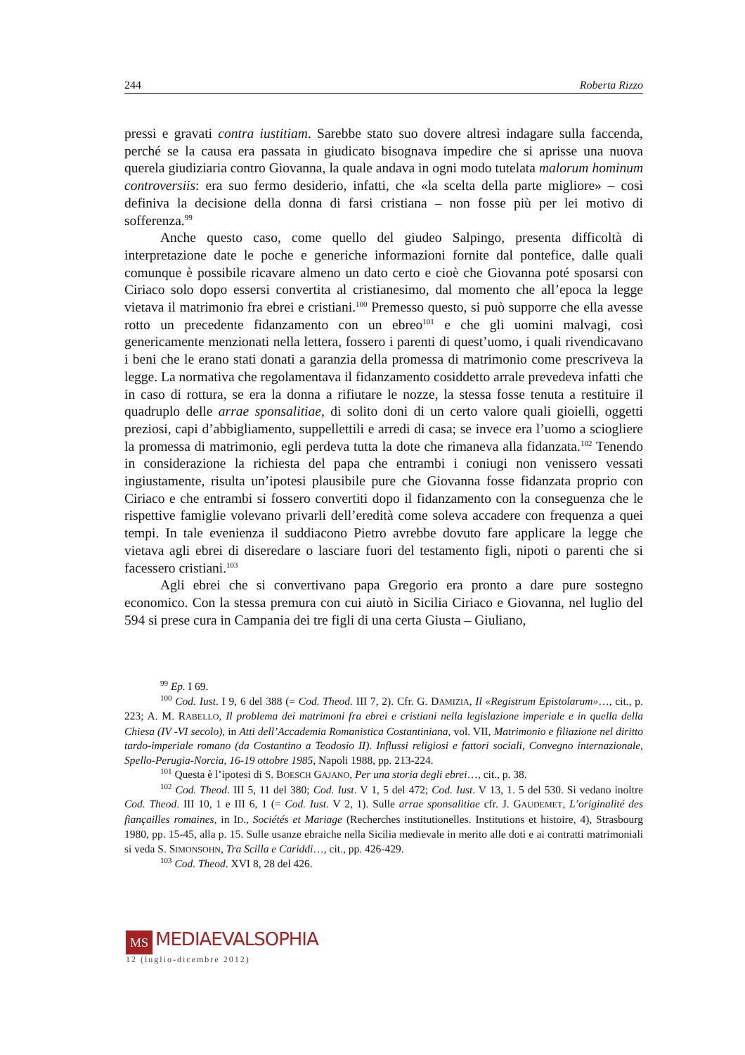244 Roberta Rizzo
pressi e gravati contra iustitiam. Sarebbe stato suo dovere altresì indagare sulla faccenda, perché se la causa era passata in giudicato bisognava impedire che si aprisse una nuova querela giudiziaria contro Giovanna, la quale andava in ogni modo tutelata malorum hominum controversiis: era suo fermo desiderio, infatti, che «la scelta della parte migliore» – così definiva la decisione della donna di farsi cristiana – non fosse più per lei motivo di sofferenza.<sup>99</sup>
Anche questo caso, come quello del giudeo Salpingo, presenta difficoltà di interpretazione date le poche e generiche informazioni fornite dal pontefice, dalle quali comunque è possibile ricavare almeno un dato certo e cioè che Giovanna poté sposarsi con Ciriaco solo dopo essersi convertita al cristianesimo, dal momento che all’epoca la legge vietava il matrimonio fra ebrei e cristiani.<sup>100</sup> Premesso questo, si può supporre che ella avesse rotto un precedente fidanzamento con un ebreo<sup>101</sup> e che gli uomini malvagi, così genericamente menzionati nella lettera, fossero i parenti di quest’uomo, i quali rivendicavano i beni che le erano stati donati a garanzia della promessa di matrimonio come prescriveva la legge. La normativa che regolamentava il fidanzamento cosiddetto arrale prevedeva infatti che in caso di rottura, se era la donna a rifiutare le nozze, la stessa fosse tenuta a restituire il quadruplo delle arrae sponsalitiae, di solito doni di un certo valore quali gioielli, oggetti preziosi, capi d’abbigliamento, suppellettili e arredi di casa; se invece era l’uomo a sciogliere la promessa di matrimonio, egli perdeva tutta la dote che rimaneva alla fidanzata.<sup>102</sup> Tenendo in considerazione la richiesta del papa che entrambi i coniugi non venissero vessati ingiustamente, risulta un’ipotesi plausibile pure che Giovanna fosse fidanzata proprio con Ciriaco e che entrambi si fossero convertiti dopo il fidanzamento con la conseguenza che le rispettive famiglie volevano privarli dell’eredità come soleva accadere con frequenza a quei tempi. In tale evenienza il suddiacono Pietro avrebbe dovuto fare applicare la legge che vietava agli ebrei di diseredare o lasciare fuori del testamento figli, nipoti o parenti che si facessero cristiani.<sup>103</sup>
Agli ebrei che si convertivano papa Gregorio era pronto a dare pure sostegno economico. Con la stessa premura con cui aiutò in Sicilia Ciriaco e Giovanna, nel luglio del 594 si prese cura in Campania dei tre figli di una certa Giusta – Giuliano,
<sup>99</sup> Ep. I 69.
<sup>100</sup> Cod. Iust. I 9, 6 del 388 (= Cod. Theod. III 7, 2). Cfr. G. DAMIZIA, Il «Registrum Epistolarum»…, cit., p. 223; A. M. RABELLO, Il problema dei matrimoni fra ebrei e cristiani nella legislazione imperiale e in quella della Chiesa (IV -VI secolo), in Atti dell’Accademia Romanistica Costantiniana, vol. VII, Matrimonio e filiazione nel diritto tardo-imperiale romano (da Costantino a Teodosio II). Influssi religiosi e fattori sociali, Convegno internazionale, Spello-Perugia-Norcia, 16-19 ottobre 1985, Napoli 1988, pp. 213-224.
<sup>101</sup> Questa è l’ipotesi di S. BOESCH GAJANO, Per una storia degli ebrei…, cit., p. 38.
<sup>102</sup> Cod. Theod. III 5, 11 del 380; Cod. Iust. V 1, 5 del 472; Cod. Iust. V 13, 1. 5 del 530. Si vedano inoltre Cod. Theod. III 10, 1 e III 6, 1 (= Cod. Iust. V 2, 1). Sulle arrae sponsalitiae cfr. J. GAUDEMET, L’originalité des fiançailles romaines, in ID., Sociétés et Mariage (Recherches institutionelles. Institutions et histoire, 4), Strasbourg 1980, pp. 15-45, alla p. 15. Sulle usanze ebraiche nella Sicilia medievale in merito alle doti e ai contratti matrimoniali si veda S. SIMONSOHN, Tra Scilla e Cariddi…, cit., pp. 426-429.
<sup>103</sup> Cod. Theod. XVI 8, 28 del 426.
MS MEDIAEVALSOPHIA
12 (luglio-dicembre 2012)